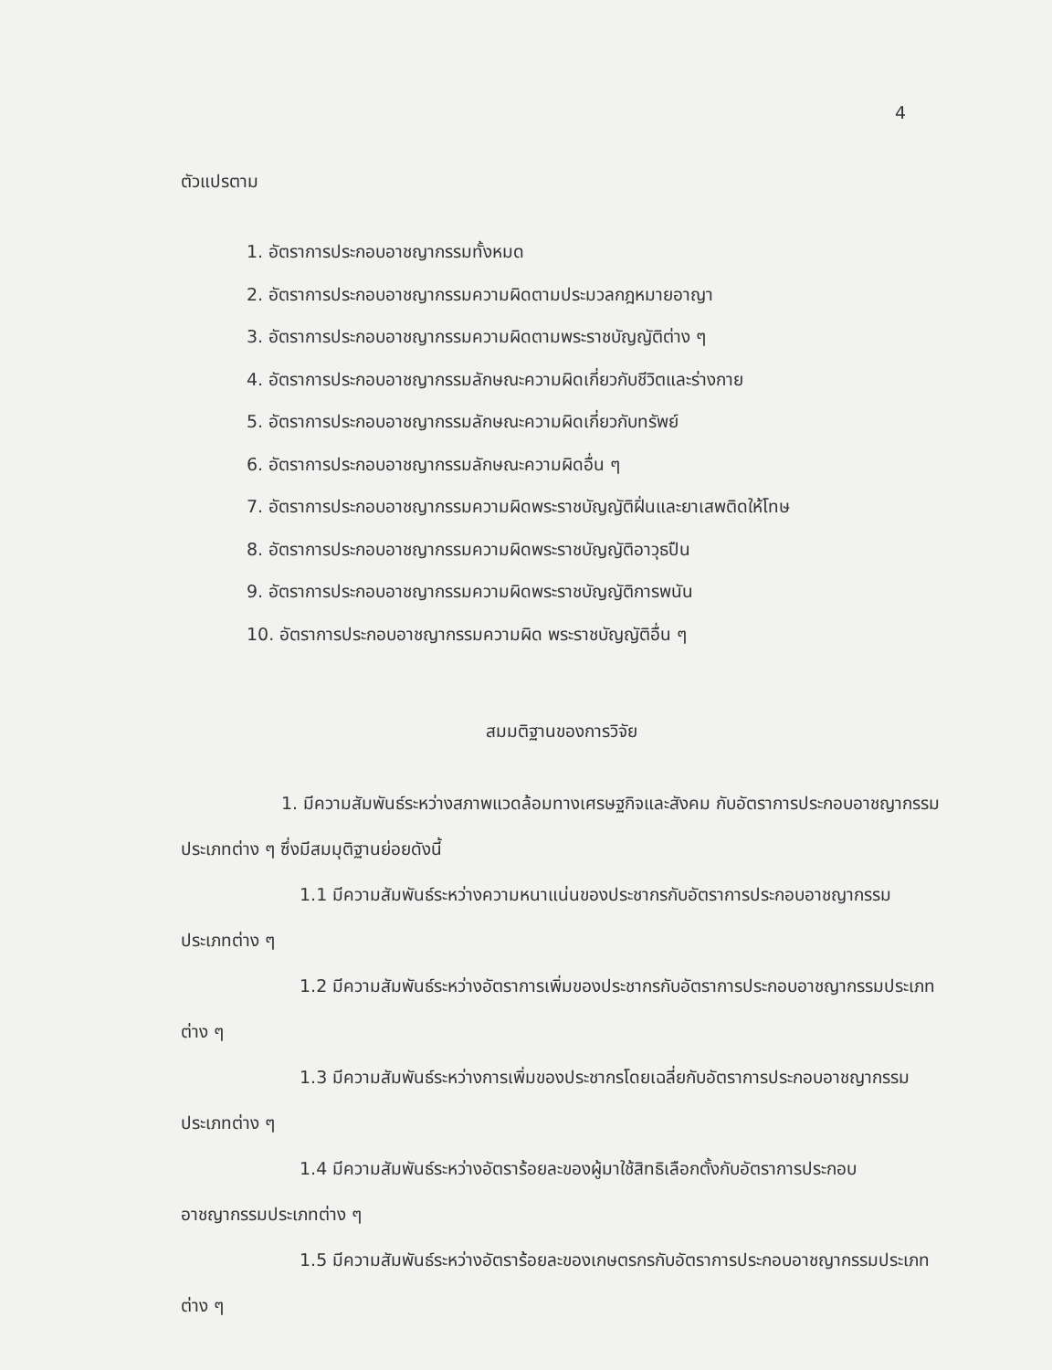4
ตัวแปรตาม
1. อัตราการประกอบอาชญากรรมทั้งหมด
2. อัตราการประกอบอาชญากรรมความผิดตามประมวลกฎหมายอาญา
3. อัตราการประกอบอาชญากรรมความผิดตามพระราชบัญญัติต่าง ๆ
4. อัตราการประกอบอาชญากรรมลักษณะความผิดเกี่ยวกับชีวิตและร่างกาย
5. อัตราการประกอบอาชญากรรมลักษณะความผิดเกี่ยวกับทรัพย์
6. อัตราการประกอบอาชญากรรมลักษณะความผิดอื่น ๆ
7. อัตราการประกอบอาชญากรรมความผิดพระราชบัญญัติฝิ่นและยาเสพติดให้โทษ
8. อัตราการประกอบอาชญากรรมความผิดพระราชบัญญัติอาวุธปืน
9. อัตราการประกอบอาชญากรรมความผิดพระราชบัญญัติการพนัน
10. อัตราการประกอบอาชญากรรมความผิด พระราชบัญญัติอื่น ๆ
สมมติฐานของการวิจัย
1. มีความสัมพันธ์ระหว่างสภาพแวดล้อมทางเศรษฐกิจและสังคม กับอัตราการประกอบอาชญากรรมประเภทต่าง ๆ ซึ่งมีสมมุติฐานย่อยดังนี้
1.1 มีความสัมพันธ์ระหว่างความหนาแน่นของประชากรกับอัตราการประกอบอาชญากรรมประเภทต่าง ๆ
1.2 มีความสัมพันธ์ระหว่างอัตราการเพิ่มของประชากรกับอัตราการประกอบอาชญากรรมประเภทต่าง ๆ
1.3 มีความสัมพันธ์ระหว่างการเพิ่มของประชากรโดยเฉลี่ยกับอัตราการประกอบอาชญากรรมประเภทต่าง ๆ
1.4 มีความสัมพันธ์ระหว่างอัตราร้อยละของผู้มาใช้สิทธิเลือกตั้งกับอัตราการประกอบอาชญากรรมประเภทต่าง ๆ
1.5 มีความสัมพันธ์ระหว่างอัตราร้อยละของเกษตรกรกับอัตราการประกอบอาชญากรรมประเภทต่าง ๆ